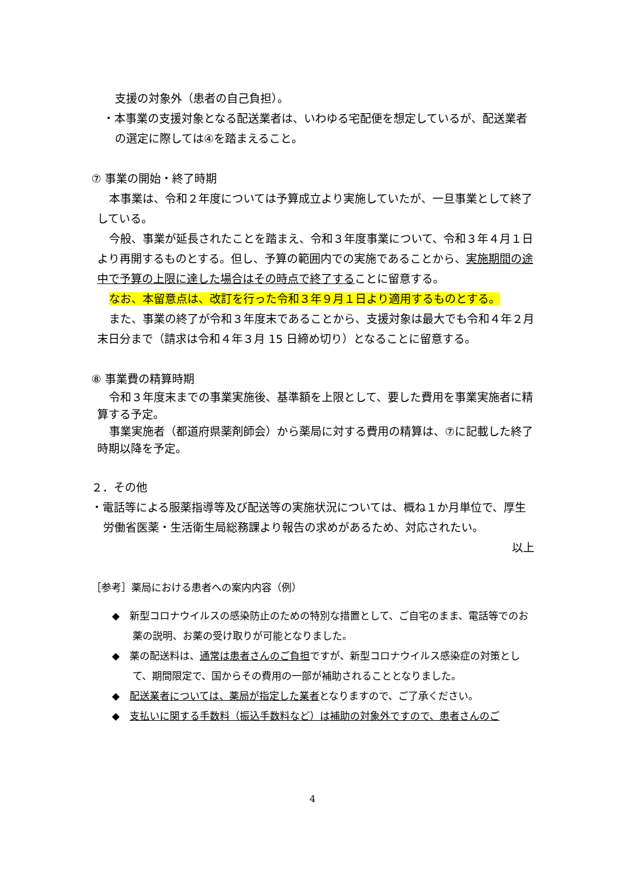支援の対象外（患者の自己負担）。
・本事業の支援対象となる配送業者は、いわゆる宅配便を想定しているが、配送業者の選定に際しては④を踏まえること。
⑦ 事業の開始・終了時期
本事業は、令和２年度については予算成立より実施していたが、一旦事業として終了している。
今般、事業が延長されたことを踏まえ、令和３年度事業について、令和３年４月１日より再開するものとする。但し、予算の範囲内での実施であることから、実施期間の途中で予算の上限に達した場合はその時点で終了することに留意する。
なお、本留意点は、改訂を行った令和３年９月１日より適用するものとする。
また、事業の終了が令和３年度末であることから、支援対象は最大でも令和４年２月末日分まで（請求は令和４年３月 15 日締め切り）となることに留意する。
⑧ 事業費の精算時期
令和３年度末までの事業実施後、基準額を上限として、要した費用を事業実施者に精算する予定。
事業実施者（都道府県薬剤師会）から薬局に対する費用の精算は、⑦に記載した終了時期以降を予定。
２．その他
・電話等による服薬指導等及び配送等の実施状況については、概ね１か月単位で、厚生労働省医薬・生活衛生局総務課より報告の求めがあるため、対応されたい。
以上
［参考］薬局における患者への案内内容（例）
◆　新型コロナウイルスの感染防止のための特別な措置として、ご自宅のまま、電話等でのお薬の説明、お薬の受け取りが可能となりました。
◆　薬の配送料は、通常は患者さんのご負担ですが、新型コロナウイルス感染症の対策として、期間限定で、国からその費用の一部が補助されることとなりました。
◆　配送業者については、薬局が指定した業者となりますので、ご了承ください。
◆　支払いに関する手数料（振込手数料など）は補助の対象外ですので、患者さんのご
4